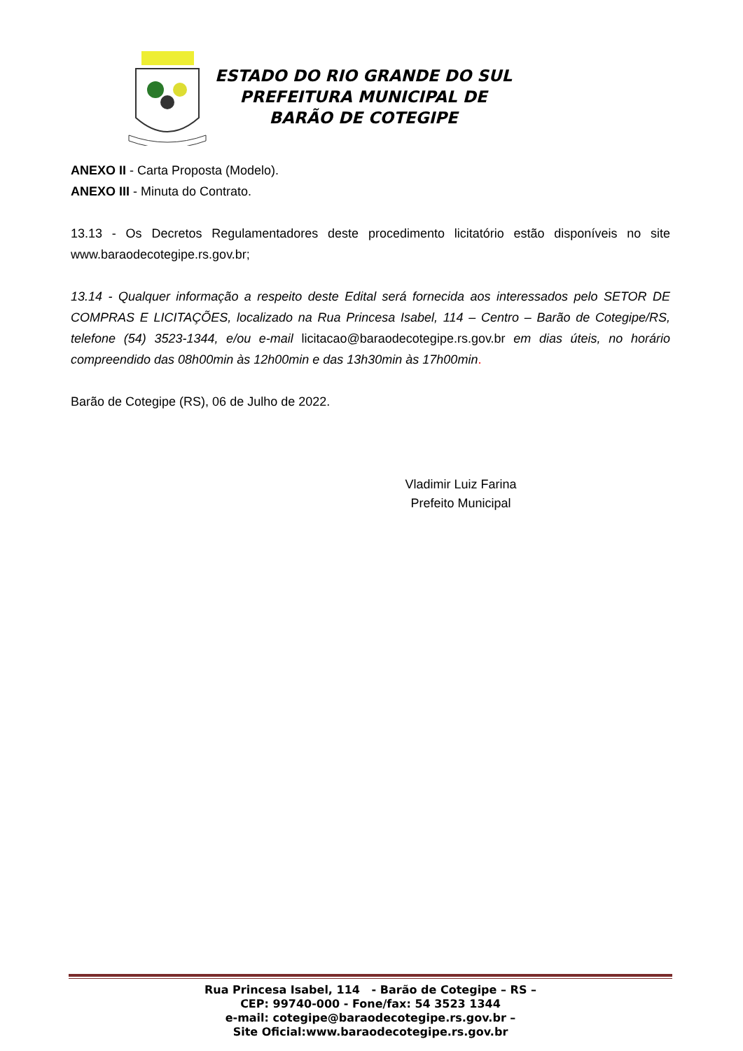ESTADO DO RIO GRANDE DO SUL
PREFEITURA MUNICIPAL DE
BARÃO DE COTEGIPE
ANEXO II - Carta Proposta (Modelo).
ANEXO III - Minuta do Contrato.
13.13 - Os Decretos Regulamentadores deste procedimento licitatório estão disponíveis no site www.baraodecotegipe.rs.gov.br;
13.14 - Qualquer informação a respeito deste Edital será fornecida aos interessados pelo SETOR DE COMPRAS E LICITAÇÕES, localizado na Rua Princesa Isabel, 114 – Centro – Barão de Cotegipe/RS, telefone (54) 3523-1344, e/ou e-mail licitacao@baraodecotegipe.rs.gov.br em dias úteis, no horário compreendido das 08h00min às 12h00min e das 13h30min às 17h00min.
Barão de Cotegipe (RS), 06 de Julho de 2022.
Vladimir Luiz Farina
Prefeito Municipal
Rua Princesa Isabel, 114 - Barão de Cotegipe – RS –
CEP: 99740-000 - Fone/fax: 54 3523 1344
e-mail: cotegipe@baraodecotegipe.rs.gov.br –
Site Oficial:www.baraodecotegipe.rs.gov.br